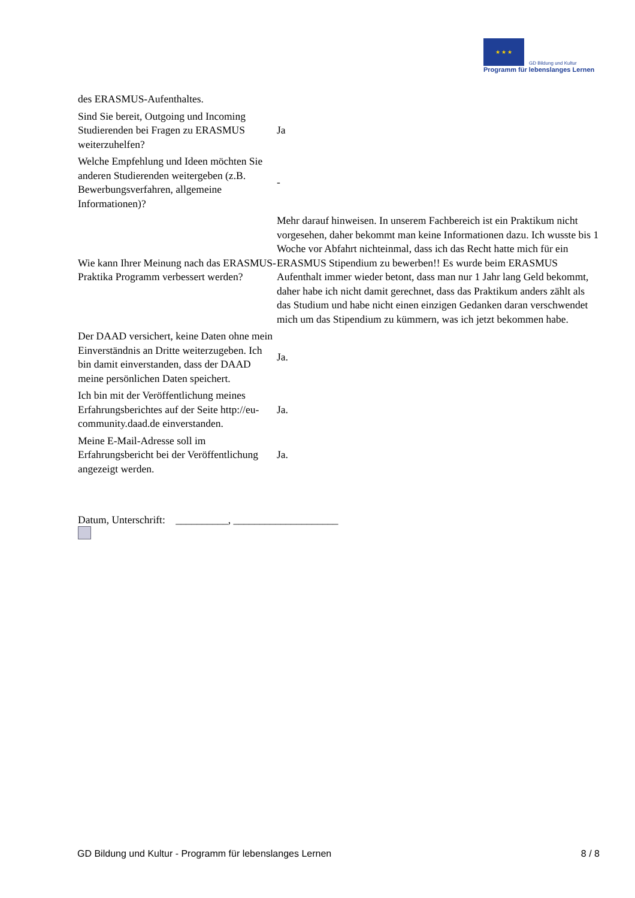★ ★ ★ GD Bildung und Kultur
Programm für lebenslanges Lernen
| des ERASMUS-Aufenthaltes. | |
| Sind Sie bereit, Outgoing und Incoming Studierenden bei Fragen zu ERASMUS weiterzuhelfen? | Ja |
| Welche Empfehlung und Ideen möchten Sie anderen Studierenden weitergeben (z.B. Bewerbungsverfahren, allgemeine Informationen)? | - |
| Wie kann Ihrer Meinung nach das ERASMUS-Praktika Programm verbessert werden? | Mehr darauf hinweisen. In unserem Fachbereich ist ein Praktikum nicht vorgesehen, daher bekommt man keine Informationen dazu. Ich wusste bis 1 Woche vor Abfahrt nichteinmal, dass ich das Recht hatte mich für ein ERASMUS Stipendium zu bewerben!! Es wurde beim ERASMUS Aufenthalt immer wieder betont, dass man nur 1 Jahr lang Geld bekommt, daher habe ich nicht damit gerechnet, dass das Praktikum anders zählt als das Studium und habe nicht einen einzigen Gedanken daran verschwendet mich um das Stipendium zu kümmern, was ich jetzt bekommen habe. |
| Der DAAD versichert, keine Daten ohne mein Einverständnis an Dritte weiterzugeben. Ich bin damit einverstanden, dass der DAAD meine persönlichen Daten speichert. | Ja. |
| Ich bin mit der Veröffentlichung meines Erfahrungsberichtes auf der Seite http://eu-community.daad.de einverstanden. | Ja. |
| Meine E-Mail-Adresse soll im Erfahrungsbericht bei der Veröffentlichung angezeigt werden. | Ja. |
Datum, Unterschrift: __________, ____________________
GD Bildung und Kultur - Programm für lebenslanges Lernen 8 / 8